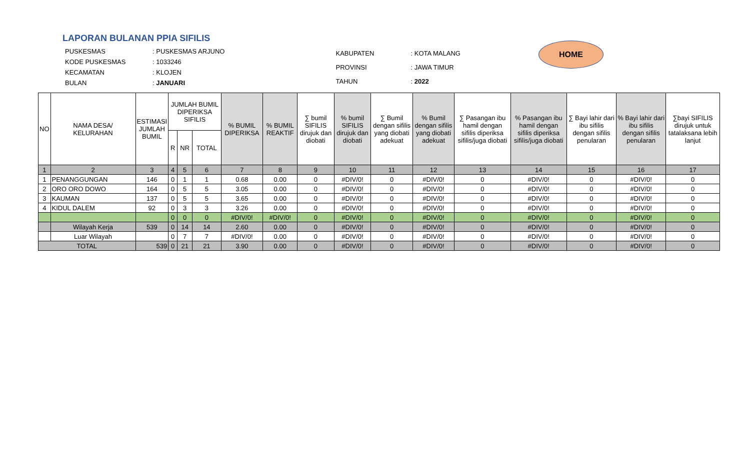LAPORAN BULANAN PPIA SIFILIS
| PUSKESMAS | : PUSKESMAS ARJUNO |
| KODE PUSKESMAS | : 1033246 |
| KECAMATAN | : KLOJEN |
| BULAN | : JANUARI |
| KABUPATEN | : KOTA MALANG |
| PROVINSI | : JAWA TIMUR |
| TAHUN | : 2022 |
HOME
| NO | NAMA DESA/ KELURAHAN | ESTIMASI JUMLAH BUMIL | JUMLAH BUMIL DIPERIKSA SIFILIS | | | % BUMIL DIPERIKSA | % BUMIL REAKTIF | ∑ bumil SIFILIS dirujuk dan diobati | % bumil SIFILIS dirujuk dan diobati | ∑ Bumil dengan sifilis yang diobati adekuat | % Bumil dengan sifilis yang diobati adekuat | ∑ Pasangan ibu hamil dengan sifilis diperiksa sifilis/juga diobati | % Pasangan ibu hamil dengan sifilis diperiksa sifilis/juga diobati | ∑ Bayi lahir dari ibu sifilis dengan sifilis penularan | % Bayi lahir dari ibu sifilis dengan sifilis penularan | ∑bayi SIFILIS dirujuk untuk tatalaksana lebih lanjut |
| --- | --- | --- | --- | --- | --- | --- | --- | --- | --- | --- | --- | --- | --- | --- | --- | --- |
| | | | R | NR | TOTAL | | | | | | | | | | | |
| 1 | 2 | 3 | 4 | 5 | 6 | 7 | 8 | 9 | 10 | 11 | 12 | 13 | 14 | 15 | 16 | 17 |
| 1 | PENANGGUNGAN | 146 | 0 | 1 | 1 | 0.68 | 0.00 | 0 | #DIV/0! | 0 | #DIV/0! | 0 | #DIV/0! | 0 | #DIV/0! | 0 |
| 2 | ORO ORO DOWO | 164 | 0 | 5 | 5 | 3.05 | 0.00 | 0 | #DIV/0! | 0 | #DIV/0! | 0 | #DIV/0! | 0 | #DIV/0! | 0 |
| 3 | KAUMAN | 137 | 0 | 5 | 5 | 3.65 | 0.00 | 0 | #DIV/0! | 0 | #DIV/0! | 0 | #DIV/0! | 0 | #DIV/0! | 0 |
| 4 | KIDUL DALEM | 92 | 0 | 3 | 3 | 3.26 | 0.00 | 0 | #DIV/0! | 0 | #DIV/0! | 0 | #DIV/0! | 0 | #DIV/0! | 0 |
| | | | 0 | 0 | 0 | #DIV/0! | #DIV/0! | 0 | #DIV/0! | 0 | #DIV/0! | 0 | #DIV/0! | 0 | #DIV/0! | 0 |
| | Wilayah Kerja | 539 | 0 | 14 | 14 | 2.60 | 0.00 | 0 | #DIV/0! | 0 | #DIV/0! | 0 | #DIV/0! | 0 | #DIV/0! | 0 |
| | Luar Wilayah | | 0 | 7 | 7 | #DIV/0! | 0.00 | 0 | #DIV/0! | 0 | #DIV/0! | 0 | #DIV/0! | 0 | #DIV/0! | 0 |
| TOTAL | | 539 | 0 | 21 | 21 | 3.90 | 0.00 | 0 | #DIV/0! | 0 | #DIV/0! | 0 | #DIV/0! | 0 | #DIV/0! | 0 |